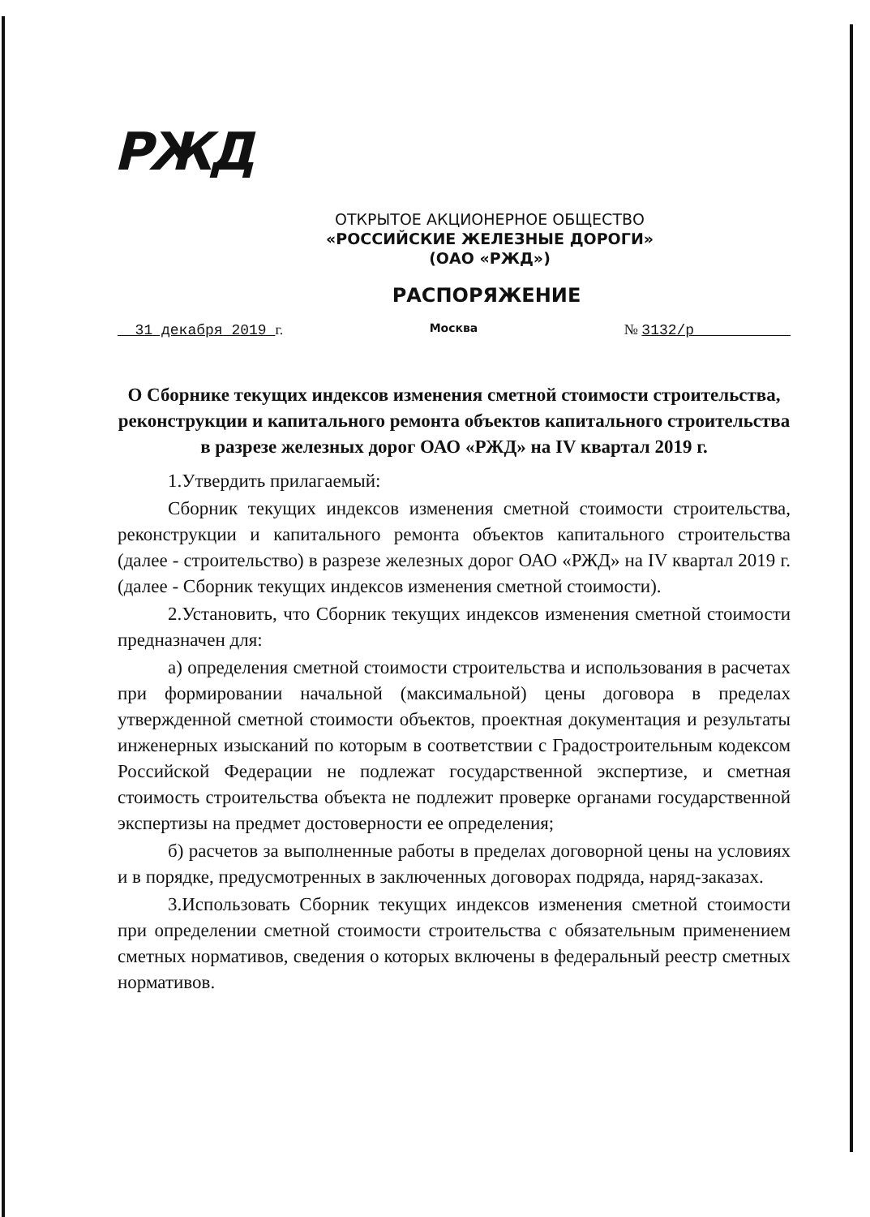РЖД
ОТКРЫТОЕ АКЦИОНЕРНОЕ ОБЩЕСТВО
«РОССИЙСКИЕ ЖЕЛЕЗНЫЕ ДОРОГИ»
(ОАО «РЖД»)
РАСПОРЯЖЕНИЕ
31 декабря 2019 г. Москва № 3132/р
О Сборнике текущих индексов изменения сметной стоимости строительства, реконструкции и капитального ремонта объектов капитального строительства в разрезе железных дорог ОАО «РЖД» на IV квартал 2019 г.
1.Утвердить прилагаемый:
Сборник текущих индексов изменения сметной стоимости строительства, реконструкции и капитального ремонта объектов капитального строительства (далее - строительство) в разрезе железных дорог ОАО «РЖД» на IV квартал 2019 г. (далее - Сборник текущих индексов изменения сметной стоимости).
2.Установить, что Сборник текущих индексов изменения сметной стоимости предназначен для:
а) определения сметной стоимости строительства и использования в расчетах при формировании начальной (максимальной) цены договора в пределах утвержденной сметной стоимости объектов, проектная документация и результаты инженерных изысканий по которым в соответствии с Градостроительным кодексом Российской Федерации не подлежат государственной экспертизе, и сметная стоимость строительства объекта не подлежит проверке органами государственной экспертизы на предмет достоверности ее определения;
б) расчетов за выполненные работы в пределах договорной цены на условиях и в порядке, предусмотренных в заключенных договорах подряда, наряд-заказах.
3.Использовать Сборник текущих индексов изменения сметной стоимости при определении сметной стоимости строительства с обязательным применением сметных нормативов, сведения о которых включены в федеральный реестр сметных нормативов.